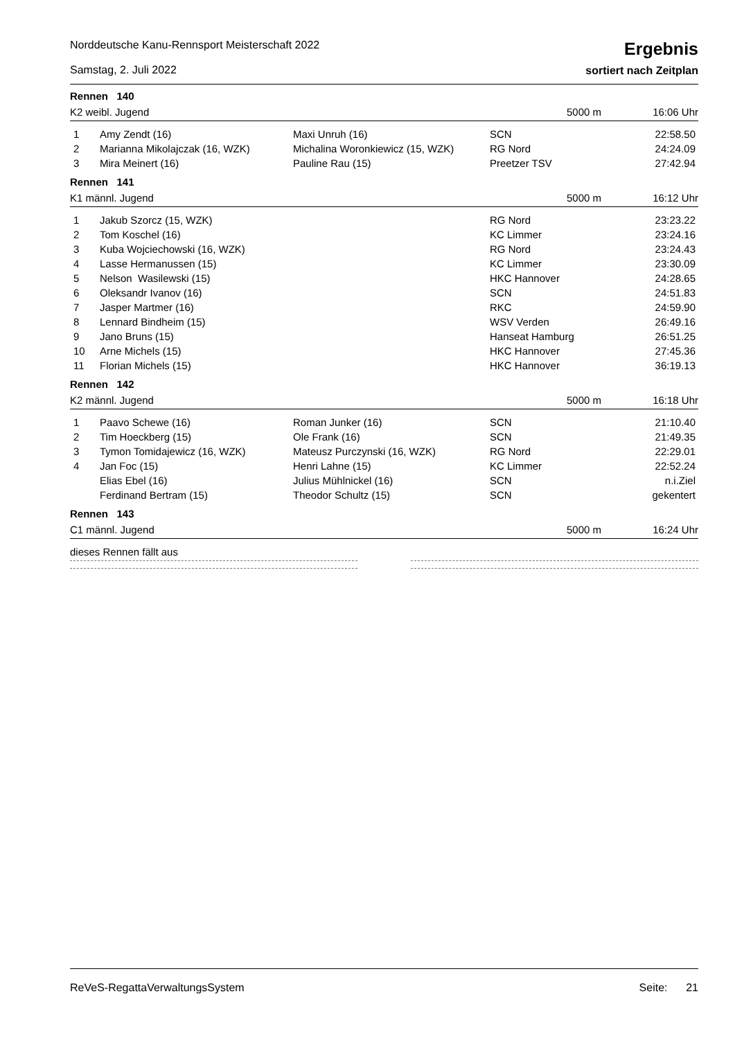Norddeutsche Kanu-Rennsport Meisterschaft 2022
Samstag, 2. Juli 2022
Ergebnis
sortiert nach Zeitplan
Rennen 140
K2 weibl. Jugend 5000 m 16:06 Uhr
| 1 | Amy Zendt (16) | Maxi Unruh (16) | SCN | 22:58.50 |
| 2 | Marianna Mikolajczak (16, WZK) | Michalina Woronkiewicz (15, WZK) | RG Nord | 24:24.09 |
| 3 | Mira Meinert (16) | Pauline Rau (15) | Preetzer TSV | 27:42.94 |
Rennen 141
K1 männl. Jugend 5000 m 16:12 Uhr
| 1 | Jakub Szorcz (15, WZK) | | RG Nord | 23:23.22 |
| 2 | Tom Koschel (16) | | KC Limmer | 23:24.16 |
| 3 | Kuba Wojciechowski (16, WZK) | | RG Nord | 23:24.43 |
| 4 | Lasse Hermanussen (15) | | KC Limmer | 23:30.09 |
| 5 | Nelson Wasilewski (15) | | HKC Hannover | 24:28.65 |
| 6 | Oleksandr Ivanov (16) | | SCN | 24:51.83 |
| 7 | Jasper Martmer (16) | | RKC | 24:59.90 |
| 8 | Lennard Bindheim (15) | | WSV Verden | 26:49.16 |
| 9 | Jano Bruns (15) | | Hanseat Hamburg | 26:51.25 |
| 10 | Arne Michels (15) | | HKC Hannover | 27:45.36 |
| 11 | Florian Michels (15) | | HKC Hannover | 36:19.13 |
Rennen 142
K2 männl. Jugend 5000 m 16:18 Uhr
| 1 | Paavo Schewe (16) | Roman Junker (16) | SCN | 21:10.40 |
| 2 | Tim Hoeckberg (15) | Ole Frank (16) | SCN | 21:49.35 |
| 3 | Tymon Tomidajewicz (16, WZK) | Mateusz Purczynski (16, WZK) | RG Nord | 22:29.01 |
| 4 | Jan Foc (15) | Henri Lahne (15) | KC Limmer | 22:52.24 |
| | Elias Ebel (16) | Julius Mühlnickel (16) | SCN | n.i.Ziel |
| | Ferdinand Bertram (15) | Theodor Schultz (15) | SCN | gekentert |
Rennen 143
C1 männl. Jugend 5000 m 16:24 Uhr
dieses Rennen fällt aus
ReVeS-RegattaVerwaltungsSystem Seite: 21